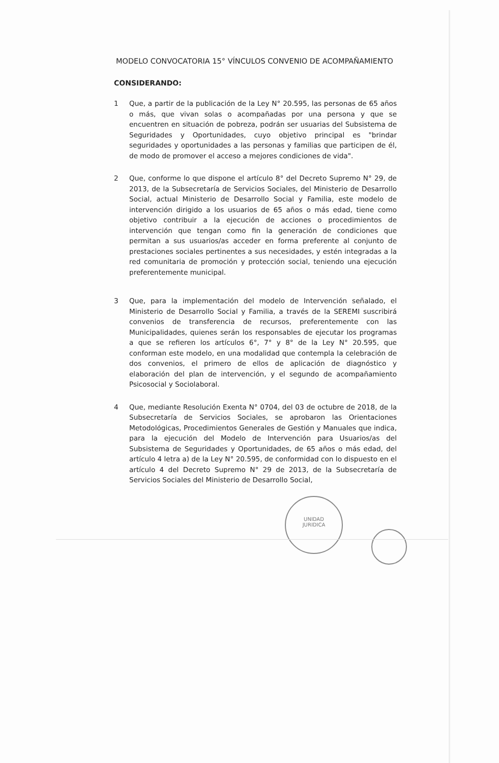MODELO CONVOCATORIA 15° VÍNCULOS CONVENIO DE ACOMPAÑAMIENTO
CONSIDERANDO:
1 Que, a partir de la publicación de la Ley N° 20.595, las personas de 65 años o más, que vivan solas o acompañadas por una persona y que se encuentren en situación de pobreza, podrán ser usuarias del Subsistema de Seguridades y Oportunidades, cuyo objetivo principal es "brindar seguridades y oportunidades a las personas y familias que participen de él, de modo de promover el acceso a mejores condiciones de vida".
2 Que, conforme lo que dispone el artículo 8° del Decreto Supremo N° 29, de 2013, de la Subsecretaría de Servicios Sociales, del Ministerio de Desarrollo Social, actual Ministerio de Desarrollo Social y Familia, este modelo de intervención dirigido a los usuarios de 65 años o más edad, tiene como objetivo contribuir a la ejecución de acciones o procedimientos de intervención que tengan como fin la generación de condiciones que permitan a sus usuarios/as acceder en forma preferente al conjunto de prestaciones sociales pertinentes a sus necesidades, y estén integradas a la red comunitaria de promoción y protección social, teniendo una ejecución preferentemente municipal.
3 Que, para la implementación del modelo de Intervención señalado, el Ministerio de Desarrollo Social y Familia, a través de la SEREMI suscribirá convenios de transferencia de recursos, preferentemente con las Municipalidades, quienes serán los responsables de ejecutar los programas a que se refieren los artículos 6°, 7° y 8° de la Ley N° 20.595, que conforman este modelo, en una modalidad que contempla la celebración de dos convenios, el primero de ellos de aplicación de diagnóstico y elaboración del plan de intervención, y el segundo de acompañamiento Psicosocial y Sociolaboral.
4 Que, mediante Resolución Exenta N° 0704, del 03 de octubre de 2018, de la Subsecretaría de Servicios Sociales, se aprobaron las Orientaciones Metodológicas, Procedimientos Generales de Gestión y Manuales que indica, para la ejecución del Modelo de Intervención para Usuarios/as del Subsistema de Seguridades y Oportunidades, de 65 años o más edad, del artículo 4 letra a) de la Ley N° 20.595, de conformidad con lo dispuesto en el artículo 4 del Decreto Supremo N° 29 de 2013, de la Subsecretaría de Servicios Sociales del Ministerio de Desarrollo Social,
UNIDAD
JURIDICA